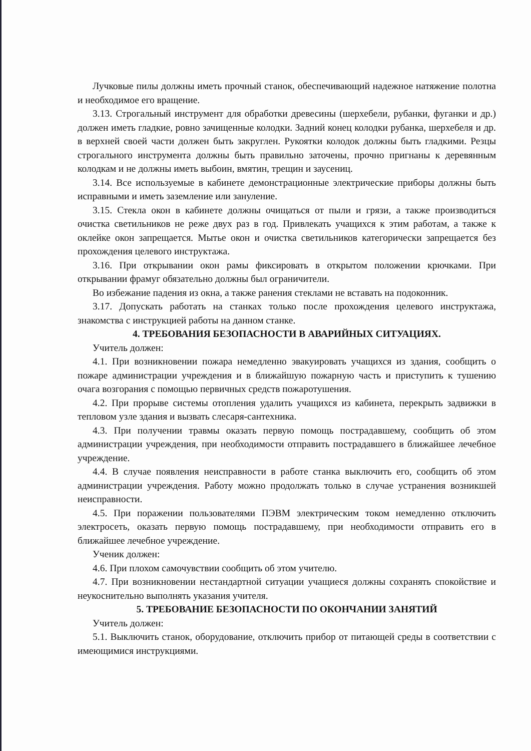Лучковые пилы должны иметь прочный станок, обеспечивающий надежное натяжение полотна и необходимое его вращение.
3.13. Строгальный инструмент для обработки древесины (шерхебели, рубанки, фуганки и др.) должен иметь гладкие, ровно зачищенные колодки. Задний конец колодки рубанка, шерхебеля и др. в верхней своей части должен быть закруглен. Рукоятки колодок должны быть гладкими. Резцы строгального инструмента должны быть правильно заточены, прочно пригнаны к деревянным колодкам и не должны иметь выбоин, вмятин, трещин и заусениц.
3.14. Все используемые в кабинете демонстрационные электрические приборы должны быть исправными и иметь заземление или зануление.
3.15. Стекла окон в кабинете должны очищаться от пыли и грязи, а также производиться очистка светильников не реже двух раз в год. Привлекать учащихся к этим работам, а также к оклейке окон запрещается. Мытье окон и очистка светильников категорически запрещается без прохождения целевого инструктажа.
3.16. При открывании окон рамы фиксировать в открытом положении крючками. При открывании фрамуг обязательно должны был ограничители.
Во избежание падения из окна, а также ранения стеклами не вставать на подоконник.
3.17. Допускать работать на станках только после прохождения целевого инструктажа, знакомства с инструкцией работы на данном станке.
4. ТРЕБОВАНИЯ БЕЗОПАСНОСТИ В АВАРИЙНЫХ СИТУАЦИЯХ.
Учитель должен:
4.1. При возникновении пожара немедленно эвакуировать учащихся из здания, сообщить о пожаре администрации учреждения и в ближайшую пожарную часть и приступить к тушению очага возгорания с помощью первичных средств пожаротушения.
4.2. При прорыве системы отопления удалить учащихся из кабинета, перекрыть задвижки в тепловом узле здания и вызвать слесаря-сантехника.
4.3. При получении травмы оказать первую помощь пострадавшему, сообщить об этом администрации учреждения, при необходимости отправить пострадавшего в ближайшее лечебное учреждение.
4.4. В случае появления неисправности в работе станка выключить его, сообщить об этом администрации учреждения. Работу можно продолжать только в случае устранения возникшей неисправности.
4.5. При поражении пользователями ПЭВМ электрическим током немедленно отключить электросеть, оказать первую помощь пострадавшему, при необходимости отправить его в ближайшее лечебное учреждение.
Ученик должен:
4.6. При плохом самочувствии сообщить об этом учителю.
4.7. При возникновении нестандартной ситуации учащиеся должны сохранять спокойствие и неукоснительно выполнять указания учителя.
5. ТРЕБОВАНИЕ БЕЗОПАСНОСТИ ПО ОКОНЧАНИИ ЗАНЯТИЙ
Учитель должен:
5.1. Выключить станок, оборудование, отключить прибор от питающей среды в соответствии с имеющимися инструкциями.